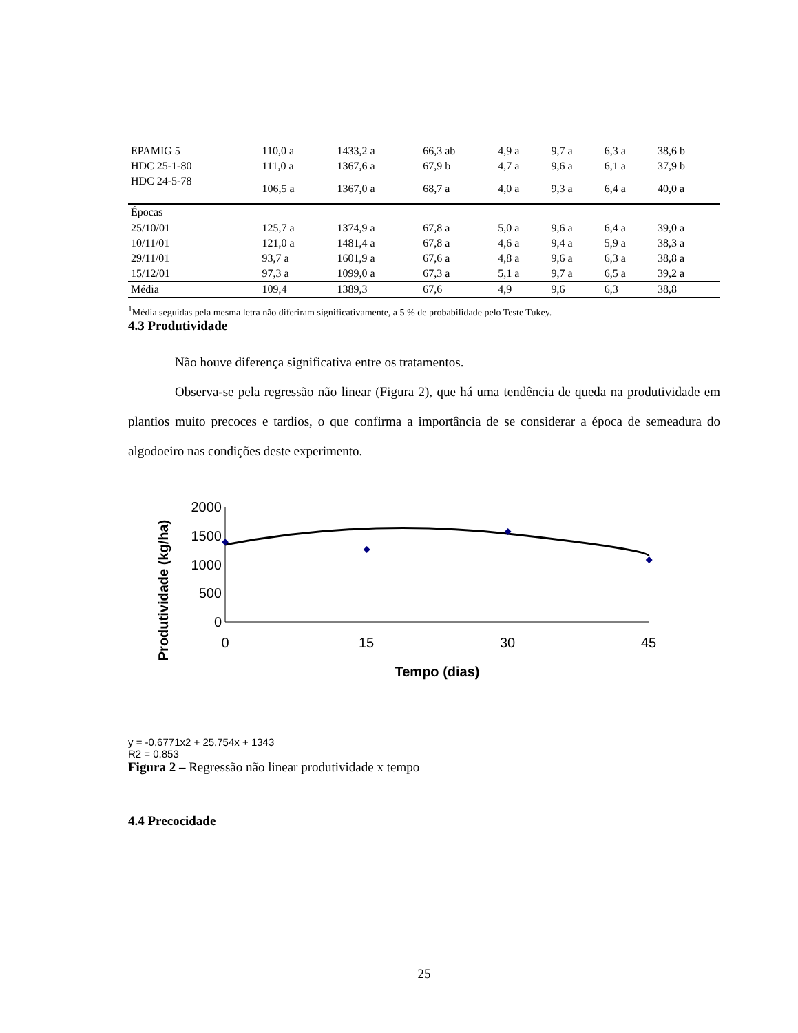| EPAMIG 5 | 110,0 a | 1433,2 a | 66,3 ab | 4,9 a | 9,7 a | 6,3 a | 38,6 b |
| HDC 25-1-80 | 111,0 a | 1367,6 a | 67,9 b | 4,7 a | 9,6 a | 6,1 a | 37,9 b |
| HDC 24-5-78 | 106,5 a | 1367,0 a | 68,7 a | 4,0 a | 9,3 a | 6,4 a | 40,0 a |
| Épocas | | | | | | | |
| 25/10/01 | 125,7 a | 1374,9 a | 67,8 a | 5,0 a | 9,6 a | 6,4 a | 39,0 a |
| 10/11/01 | 121,0 a | 1481,4 a | 67,8 a | 4,6 a | 9,4 a | 5,9 a | 38,3 a |
| 29/11/01 | 93,7 a | 1601,9 a | 67,6 a | 4,8 a | 9,6 a | 6,3 a | 38,8 a |
| 15/12/01 | 97,3 a | 1099,0 a | 67,3 a | 5,1 a | 9,7 a | 6,5 a | 39,2 a |
| Média | 109,4 | 1389,3 | 67,6 | 4,9 | 9,6 | 6,3 | 38,8 |
<sup>1</sup> Média seguidas pela mesma letra não diferiram significativamente, a 5 % de probabilidade pelo Teste Tukey.
4.3 Produtividade
Não houve diferença significativa entre os tratamentos.
Observa-se pela regressão não linear (Figura 2), que há uma tendência de queda na produtividade em plantios muito precoces e tardios, o que confirma a importância de se considerar a época de semeadura do algodoeiro nas condições deste experimento.
Produtividade (kg/ha)
2000
1500
1000
500
0
0
15
30
45
Tempo (dias)
y = -0,6771x2 + 25,754x + 1343
R2 = 0,853
Figura 2 – Regressão não linear produtividade x tempo
4.4 Precocidade
25